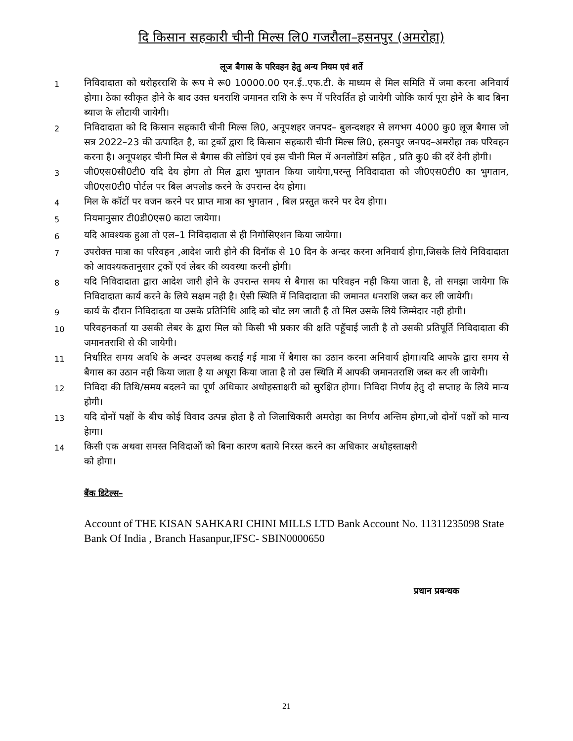दि किसान सहकारी चीनी मिल्स लि0 गजरौला–हसनपुर (अमरोहा)
लूज बैगास के परिवहन हेतु अन्य नियम एवं शर्ते
1
निविदादाता को धरोहरराशि के रूप मे रू0 10000.00 एन.ई..एफ.टी. के माध्यम से मिल समिति में जमा करना अनिवार्य होगा। ठेका स्वीकृत होने के बाद उक्त धनराशि जमानत राशि के रूप में परिवर्तित हो जायेगी जोकि कार्य पूरा होने के बाद बिना ब्याज के लौटायी जायेगी।
2
निविदादाता को दि किसान सहकारी चीनी मिल्स लि0, अनूपशहर जनपद– बुलन्दशहर से लगभग 4000 कु0 लूज बैगास जो सत्र 2022–23 की उत्पादित है, का ट्रकों द्वारा दि किसान सहकारी चीनी मिल्स लि0, हसनपुर जनपद–अमरोहा तक परिवहन करना है। अनूपशहर चीनी मिल से बैगास की लोडिगं एवं इस चीनी मिल में अनलोडिगं सहित , प्रति कु0 की दरें देनी होगी।
3
जी0एस0सी0टी0 यदि देय होगा तो मिल द्वारा भुगतान किया जायेगा,परन्तु निविदादाता को जी0एस0टी0 का भुगतान, जी0एस0टी0 पोर्टल पर बिल अपलोड करने के उपरान्त देय होगा।
4
मिल के कॉटों पर वजन करने पर प्राप्त मात्रा का भुगतान , बिल प्रस्तुत करने पर देय होगा।
5
नियमानुसार टी0डी0एस0 काटा जायेगा।
6
यदि आवश्यक हुआ तो एल–1 निविदादाता से ही निगोसिएशन किया जायेगा।
7
उपरोक्त मात्रा का परिवहन ,आदेश जारी होने की दिनॉक से 10 दिन के अन्दर करना अनिवार्य होगा,जिसके लिये निविदादाता को आवश्यकतानुसार ट्रकों एवं लेबर की व्यवस्था करनी होगी।
8
यदि निविदादाता द्वारा आदेश जारी होने के उपरान्त समय से बैगास का परिवहन नही किया जाता है, तो समझा जायेगा कि निविदादाता कार्य करने के लिये सक्षम नही है। ऐसी स्थिति में निविदादाता की जमानत धनराशि जब्त कर ली जायेगी।
9
कार्य के दौरान निविदादता या उसके प्रतिनिधि आदि को चोट लग जाती है तो मिल उसके लिये जिम्मेदार नही होगी।
10
परिवहनकर्ता या उसकी लेबर के द्वारा मिल को किसी भी प्रकार की क्षति पहूॅचाई जाती है तो उसकी प्रतिपूर्ति निविदादाता की जमानतराशि से की जायेगी।
11
निर्धारित समय अवधि के अन्दर उपलब्ध कराई गई मात्रा में बैगास का उठान करना अनिवार्य होगा।यदि आपके द्वारा समय से बैगास का उठान नही किया जाता है या अधूरा किया जाता है तो उस स्थिति में आपकी जमानतराशि जब्त कर ली जायेगी।
12
निविदा की तिथि/समय बदलने का पूर्ण अधिकार अधोहस्ताक्षरी को सुरक्षित होगा। निविदा निर्णय हेतु दो सप्ताह के लिये मान्य होगी।
13
यदि दोनों पक्षों के बीच कोई विवाद उत्पन्न होता है तो जिलाधिकारी अमरोहा का निर्णय अन्तिम होगा,जो दोनों पक्षों को मान्य हेागा।
14
किसी एक अथवा समस्त निविदाओं को बिना कारण बताये निरस्त करने का अधिकार अधोहस्ताक्षरी
को होगा।
बैंक डिटेल्स–
Account of THE KISAN SAHKARI CHINI MILLS LTD Bank Account No. 11311235098 State Bank Of India , Branch Hasanpur,IFSC- SBIN0000650
प्रधान प्रबन्धक
21